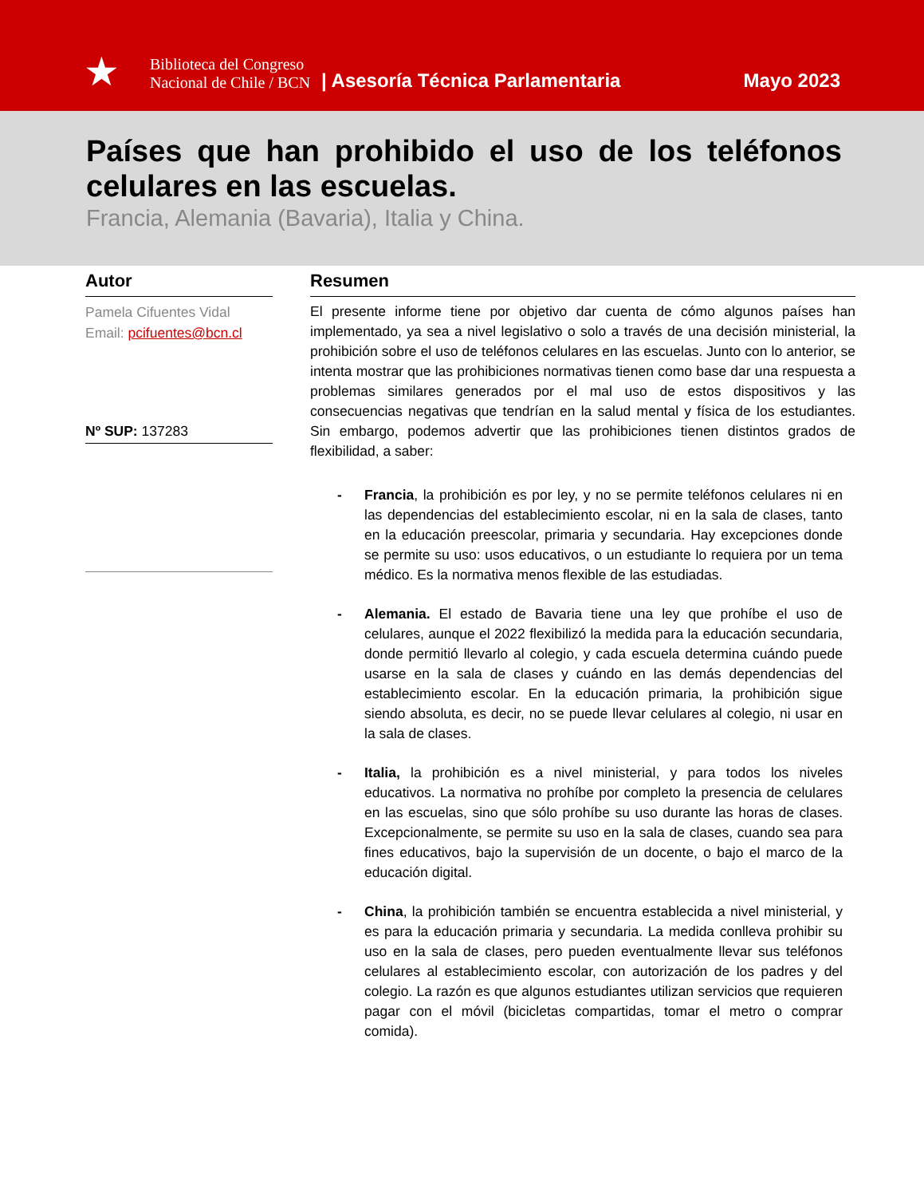★
Biblioteca del Congreso
Nacional de Chile / BCN
| Asesoría Técnica Parlamentaria Mayo 2023
Países que han prohibido el uso de los teléfonos celulares en las escuelas.
Francia, Alemania (Bavaria), Italia y China.
Autor
Pamela Cifuentes Vidal
Email: pcifuentes@bcn.cl
Nº SUP: 137283
Resumen
El presente informe tiene por objetivo dar cuenta de cómo algunos países han implementado, ya sea a nivel legislativo o solo a través de una decisión ministerial, la prohibición sobre el uso de teléfonos celulares en las escuelas. Junto con lo anterior, se intenta mostrar que las prohibiciones normativas tienen como base dar una respuesta a problemas similares generados por el mal uso de estos dispositivos y las consecuencias negativas que tendrían en la salud mental y física de los estudiantes. Sin embargo, podemos advertir que las prohibiciones tienen distintos grados de flexibilidad, a saber:
- Francia, la prohibición es por ley, y no se permite teléfonos celulares ni en las dependencias del establecimiento escolar, ni en la sala de clases, tanto en la educación preescolar, primaria y secundaria. Hay excepciones donde se permite su uso: usos educativos, o un estudiante lo requiera por un tema médico. Es la normativa menos flexible de las estudiadas.
- Alemania. El estado de Bavaria tiene una ley que prohíbe el uso de celulares, aunque el 2022 flexibilizó la medida para la educación secundaria, donde permitió llevarlo al colegio, y cada escuela determina cuándo puede usarse en la sala de clases y cuándo en las demás dependencias del establecimiento escolar. En la educación primaria, la prohibición sigue siendo absoluta, es decir, no se puede llevar celulares al colegio, ni usar en la sala de clases.
- Italia, la prohibición es a nivel ministerial, y para todos los niveles educativos. La normativa no prohíbe por completo la presencia de celulares en las escuelas, sino que sólo prohíbe su uso durante las horas de clases. Excepcionalmente, se permite su uso en la sala de clases, cuando sea para fines educativos, bajo la supervisión de un docente, o bajo el marco de la educación digital.
- China, la prohibición también se encuentra establecida a nivel ministerial, y es para la educación primaria y secundaria. La medida conlleva prohibir su uso en la sala de clases, pero pueden eventualmente llevar sus teléfonos celulares al establecimiento escolar, con autorización de los padres y del colegio. La razón es que algunos estudiantes utilizan servicios que requieren pagar con el móvil (bicicletas compartidas, tomar el metro o comprar comida).